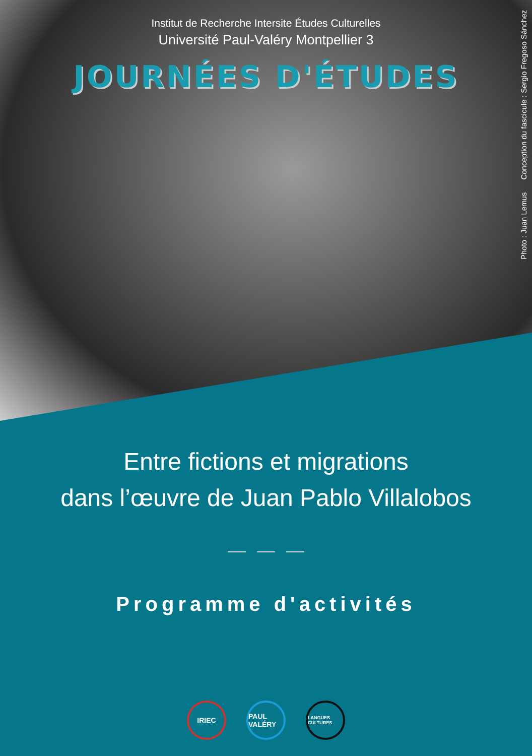Institut de Recherche Intersite Études Culturelles
Université Paul-Valéry Montpellier 3
JOURNÉES D'ÉTUDES
Photo : Juan Lemus Conception du fascicule : Sergio Fregoso Sánchez
Entre fictions et migrations
dans l’œuvre de Juan Pablo Villalobos
Programme d'activités
IRIEC PAUL VALÉRY
LANGUES CULTURES